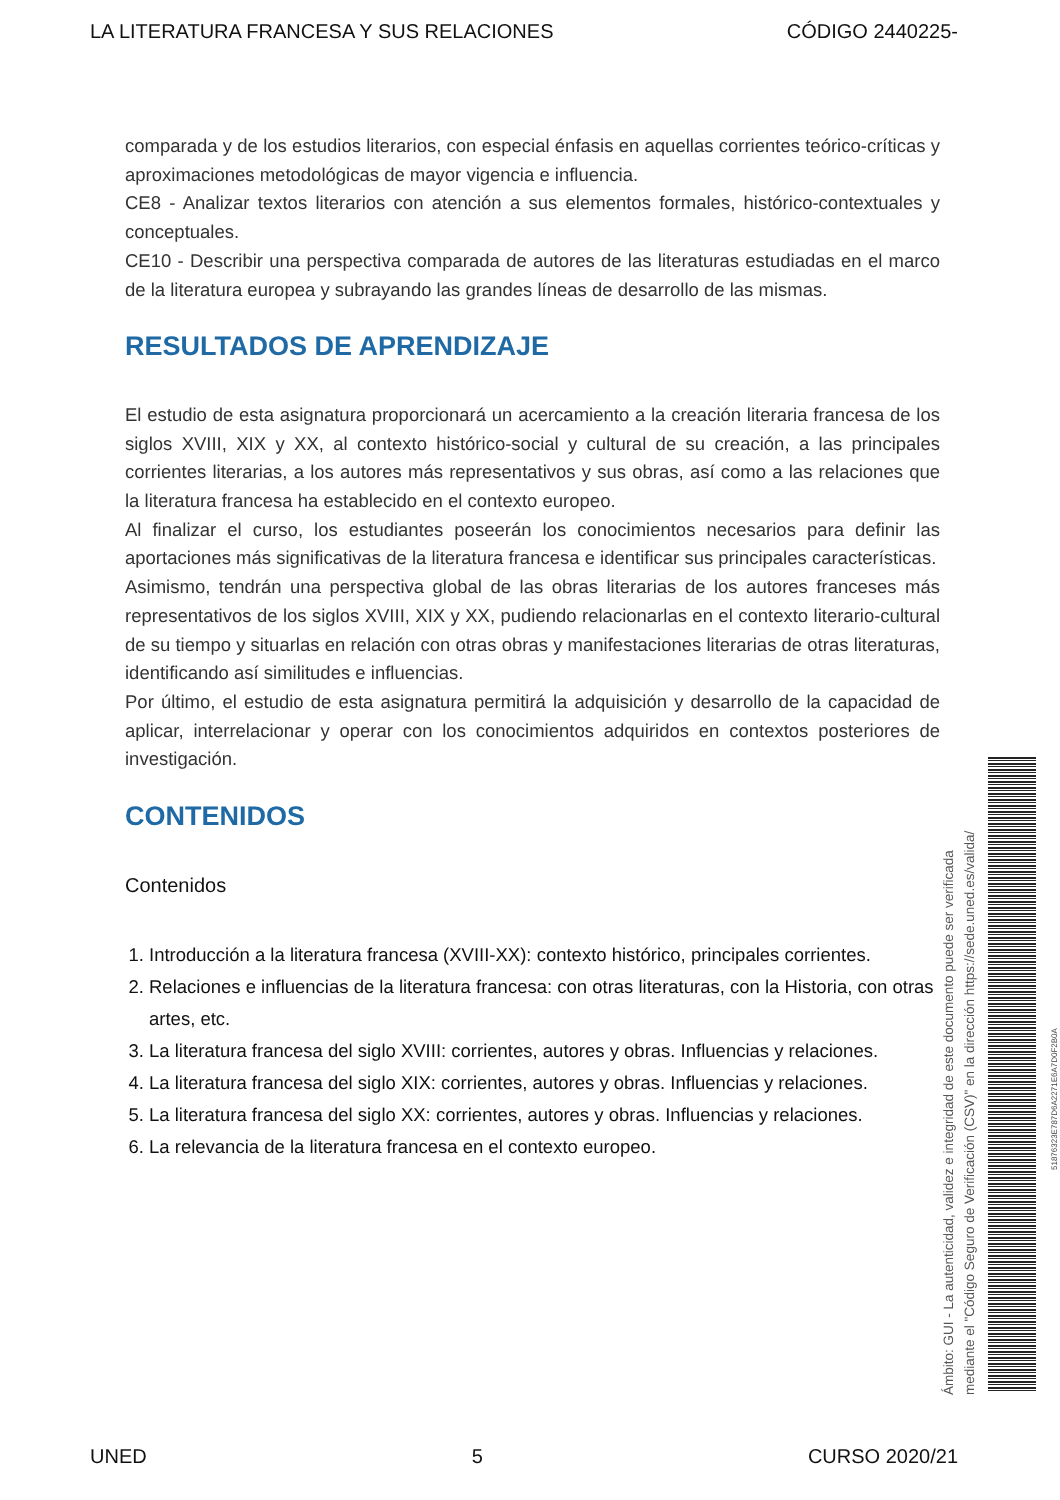LA LITERATURA FRANCESA Y SUS RELACIONES CÓDIGO 2440225-
comparada y de los estudios literarios, con especial énfasis en aquellas corrientes teórico-críticas y aproximaciones metodológicas de mayor vigencia e influencia.
CE8 - Analizar textos literarios con atención a sus elementos formales, histórico-contextuales y conceptuales.
CE10 - Describir una perspectiva comparada de autores de las literaturas estudiadas en el marco de la literatura europea y subrayando las grandes líneas de desarrollo de las mismas.
RESULTADOS DE APRENDIZAJE
El estudio de esta asignatura proporcionará un acercamiento a la creación literaria francesa de los siglos XVIII, XIX y XX, al contexto histórico-social y cultural de su creación, a las principales corrientes literarias, a los autores más representativos y sus obras, así como a las relaciones que la literatura francesa ha establecido en el contexto europeo.
Al finalizar el curso, los estudiantes poseerán los conocimientos necesarios para definir las aportaciones más significativas de la literatura francesa e identificar sus principales características.
Asimismo, tendrán una perspectiva global de las obras literarias de los autores franceses más representativos de los siglos XVIII, XIX y XX, pudiendo relacionarlas en el contexto literario-cultural de su tiempo y situarlas en relación con otras obras y manifestaciones literarias de otras literaturas, identificando así similitudes e influencias.
Por último, el estudio de esta asignatura permitirá la adquisición y desarrollo de la capacidad de aplicar, interrelacionar y operar con los conocimientos adquiridos en contextos posteriores de investigación.
CONTENIDOS
Contenidos
1. Introducción a la literatura francesa (XVIII-XX): contexto histórico, principales corrientes.
2. Relaciones e influencias de la literatura francesa: con otras literaturas, con la Historia, con otras artes, etc.
3. La literatura francesa del siglo XVIII: corrientes, autores y obras. Influencias y relaciones.
4. La literatura francesa del siglo XIX: corrientes, autores y obras. Influencias y relaciones.
5. La literatura francesa del siglo XX: corrientes, autores y obras. Influencias y relaciones.
6. La relevancia de la literatura francesa en el contexto europeo.
Ámbito: GUI - La autenticidad, validez e integridad de este documento puede ser verificada
mediante el "Código Seguro de Verificación (CSV)" en la dirección https://sede.uned.es/valida/
51876323E787D6A2271E6A7D0F2B0A
UNED 5 CURSO 2020/21